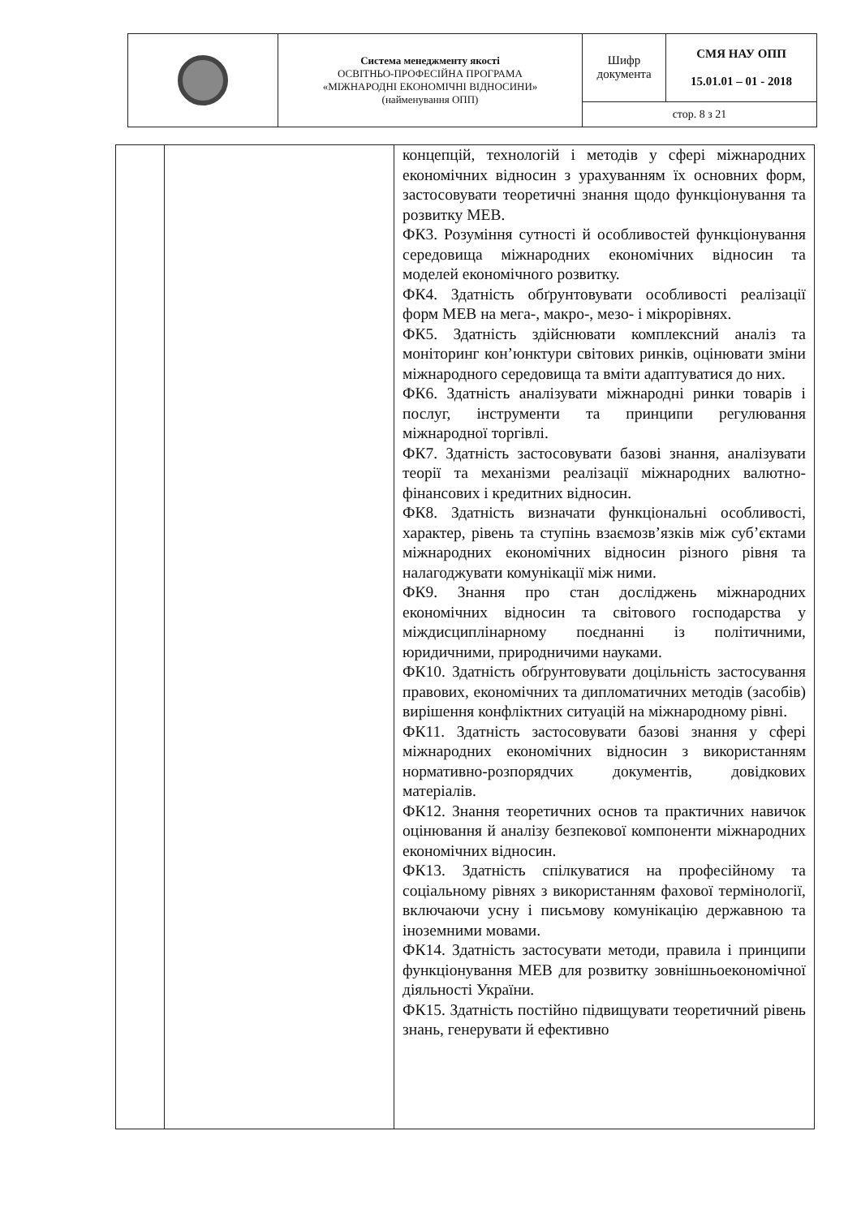| | Система менеджменту якості ОСВІТНЬО-ПРОФЕСІЙНА ПРОГРАМА «МІЖНАРОДНІ ЕКОНОМІЧНІ ВІДНОСИНИ» (найменування ОПП) | Шифр документа | СМЯ НАУ ОПП 15.01.01 – 01 - 2018 |
| | | стор. 8 з 21 | |
| | | концепцій, технологій і методів у сфері міжнародних економічних відносин з урахуванням їх основних форм, застосовувати теоретичні знання щодо функціонування та розвитку МЕВ. ФК3. Розуміння сутності й особливостей функціонування середовища міжнародних економічних відносин та моделей економічного розвитку. ФК4. Здатність обґрунтовувати особливості реалізації форм МЕВ на мега-, макро-, мезо- і мікрорівнях. ФК5. Здатність здійснювати комплексний аналіз та моніторинг кон’юнктури світових ринків, оцінювати зміни міжнародного середовища та вміти адаптуватися до них. ФК6. Здатність аналізувати міжнародні ринки товарів і послуг, інструменти та принципи регулювання міжнародної торгівлі. ФК7. Здатність застосовувати базові знання, аналізувати теорії та механізми реалізації міжнародних валютно-фінансових і кредитних відносин. ФК8. Здатність визначати функціональні особливості, характер, рівень та ступінь взаємозв’язків між суб’єктами міжнародних економічних відносин різного рівня та налагоджувати комунікації між ними. ФК9. Знання про стан досліджень міжнародних економічних відносин та світового господарства у міждисциплінарному поєднанні із політичними, юридичними, природничими науками. ФК10. Здатність обґрунтовувати доцільність застосування правових, економічних та дипломатичних методів (засобів) вирішення конфліктних ситуацій на міжнародному рівні. ФК11. Здатність застосовувати базові знання у сфері міжнародних економічних відносин з використанням нормативно-розпорядчих документів, довідкових матеріалів. ФК12. Знання теоретичних основ та практичних навичок оцінювання й аналізу безпекової компоненти міжнародних економічних відносин. ФК13. Здатність спілкуватися на професійному та соціальному рівнях з використанням фахової термінології, включаючи усну і письмову комунікацію державною та іноземними мовами. ФК14. Здатність застосувати методи, правила і принципи функціонування МЕВ для розвитку зовнішньоекономічної діяльності України. ФК15. Здатність постійно підвищувати теоретичний рівень знань, генерувати й ефективно |